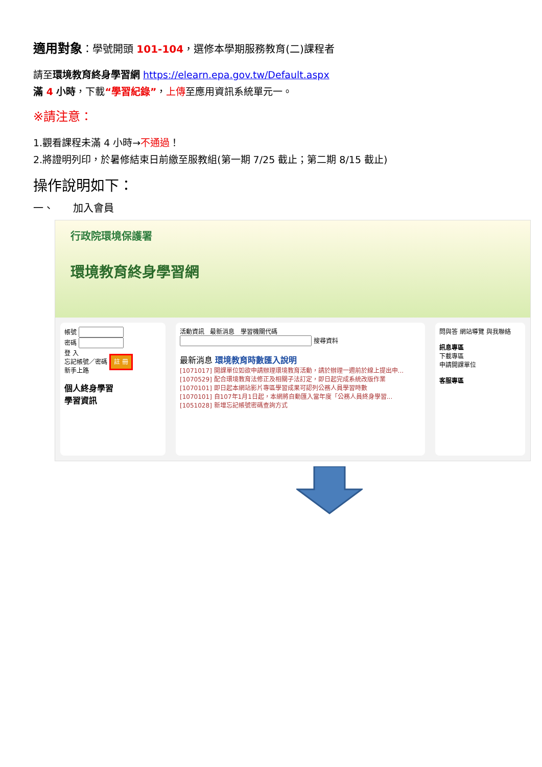適用對象：學號開頭 101-104，選修本學期服務教育(二)課程者
請至環境教育終身學習網 https://elearn.epa.gov.tw/Default.aspx
滿 4 小時，下載“學習紀錄”，上傳至應用資訊系統單元一。
※請注意：
1.觀看課程未滿 4 小時→不通過！
2.將證明列印，於暑修結束日前繳至服教組(第一期 7/25 截止；第二期 8/15 截止)
操作說明如下：
一、 加入會員
行政院環境保護署
環境教育終身學習網
帳號
密碼
登 入
忘記帳號／密碼 註 冊
新手上路
個人終身學習
學習資訊
活動資訊 最新消息 學習機關代碼
搜尋資料
最新消息 環境教育時數匯入說明
[1071017] 開課單位如欲申請辦理環境教育活動，請於辦理一週前於線上提出申...
[1070529] 配合環境教育法修正及相關子法訂定，即日起完成系統改版作業
[1070101] 即日起本網站影片專區學習成果可認列公務人員學習時數
[1070101] 自107年1月1日起，本網將自動匯入當年度「公務人員終身學習...
[1051028] 新增忘記帳號密碼查詢方式
問與答 網站導覽 與我聯絡
訊息專區
下載專區
申請開課單位
客服專區